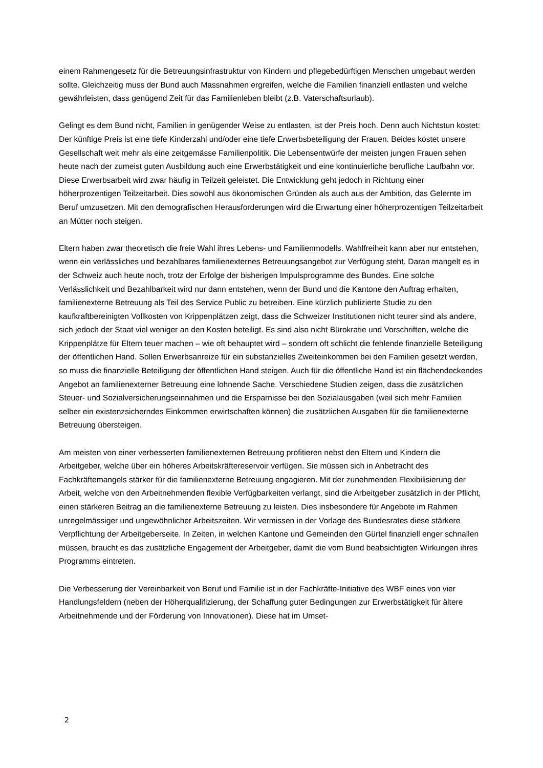einem Rahmengesetz für die Betreuungsinfrastruktur von Kindern und pflegebedürftigen Menschen umgebaut werden sollte. Gleichzeitig muss der Bund auch Massnahmen ergreifen, welche die Familien finanziell entlasten und welche gewährleisten, dass genügend Zeit für das Familienleben bleibt (z.B. Vaterschaftsurlaub).
Gelingt es dem Bund nicht, Familien in genügender Weise zu entlasten, ist der Preis hoch. Denn auch Nichtstun kostet: Der künftige Preis ist eine tiefe Kinderzahl und/oder eine tiefe Erwerbsbeteiligung der Frauen. Beides kostet unsere Gesellschaft weit mehr als eine zeitgemässe Familienpolitik. Die Lebensentwürfe der meisten jungen Frauen sehen heute nach der zumeist guten Ausbildung auch eine Erwerbstätigkeit und eine kontinuierliche berufliche Laufbahn vor. Diese Erwerbsarbeit wird zwar häufig in Teilzeit geleistet. Die Entwicklung geht jedoch in Richtung einer höherprozentigen Teilzeitarbeit. Dies sowohl aus ökonomischen Gründen als auch aus der Ambition, das Gelernte im Beruf umzusetzen. Mit den demografischen Herausforderungen wird die Erwartung einer höherprozentigen Teilzeitarbeit an Mütter noch steigen.
Eltern haben zwar theoretisch die freie Wahl ihres Lebens- und Familienmodells. Wahlfreiheit kann aber nur entstehen, wenn ein verlässliches und bezahlbares familienexternes Betreuungsangebot zur Verfügung steht. Daran mangelt es in der Schweiz auch heute noch, trotz der Erfolge der bisherigen Impulsprogramme des Bundes. Eine solche Verlässlichkeit und Bezahlbarkeit wird nur dann entstehen, wenn der Bund und die Kantone den Auftrag erhalten, familienexterne Betreuung als Teil des Service Public zu betreiben. Eine kürzlich publizierte Studie zu den kaufkraftbereinigten Vollkosten von Krippenplätzen zeigt, dass die Schweizer Institutionen nicht teurer sind als andere, sich jedoch der Staat viel weniger an den Kosten beteiligt. Es sind also nicht Bürokratie und Vorschriften, welche die Krippenplätze für Eltern teuer machen – wie oft behauptet wird – sondern oft schlicht die fehlende finanzielle Beteiligung der öffentlichen Hand. Sollen Erwerbsanreize für ein substanzielles Zweiteinkommen bei den Familien gesetzt werden, so muss die finanzielle Beteiligung der öffentlichen Hand steigen. Auch für die öffentliche Hand ist ein flächendeckendes Angebot an familienexterner Betreuung eine lohnende Sache. Verschiedene Studien zeigen, dass die zusätzlichen Steuer- und Sozialversicherungseinnahmen und die Ersparnisse bei den Sozialausgaben (weil sich mehr Familien selber ein existenzsicherndes Einkommen erwirtschaften können) die zusätzlichen Ausgaben für die familienexterne Betreuung übersteigen.
Am meisten von einer verbesserten familienexternen Betreuung profitieren nebst den Eltern und Kindern die Arbeitgeber, welche über ein höheres Arbeitskräftereservoir verfügen. Sie müssen sich in Anbetracht des Fachkräftemangels stärker für die familienexterne Betreuung engagieren. Mit der zunehmenden Flexibilisierung der Arbeit, welche von den Arbeitnehmenden flexible Verfügbarkeiten verlangt, sind die Arbeitgeber zusätzlich in der Pflicht, einen stärkeren Beitrag an die familienexterne Betreuung zu leisten. Dies insbesondere für Angebote im Rahmen unregelmässiger und ungewöhnlicher Arbeitszeiten. Wir vermissen in der Vorlage des Bundesrates diese stärkere Verpflichtung der Arbeitgeberseite. In Zeiten, in welchen Kantone und Gemeinden den Gürtel finanziell enger schnallen müssen, braucht es das zusätzliche Engagement der Arbeitgeber, damit die vom Bund beabsichtigten Wirkungen ihres Programms eintreten.
Die Verbesserung der Vereinbarkeit von Beruf und Familie ist in der Fachkräfte-Initiative des WBF eines von vier Handlungsfeldern (neben der Höherqualifizierung, der Schaffung guter Bedingungen zur Erwerbstätigkeit für ältere Arbeitnehmende und der Förderung von Innovationen). Diese hat im Umset-
2